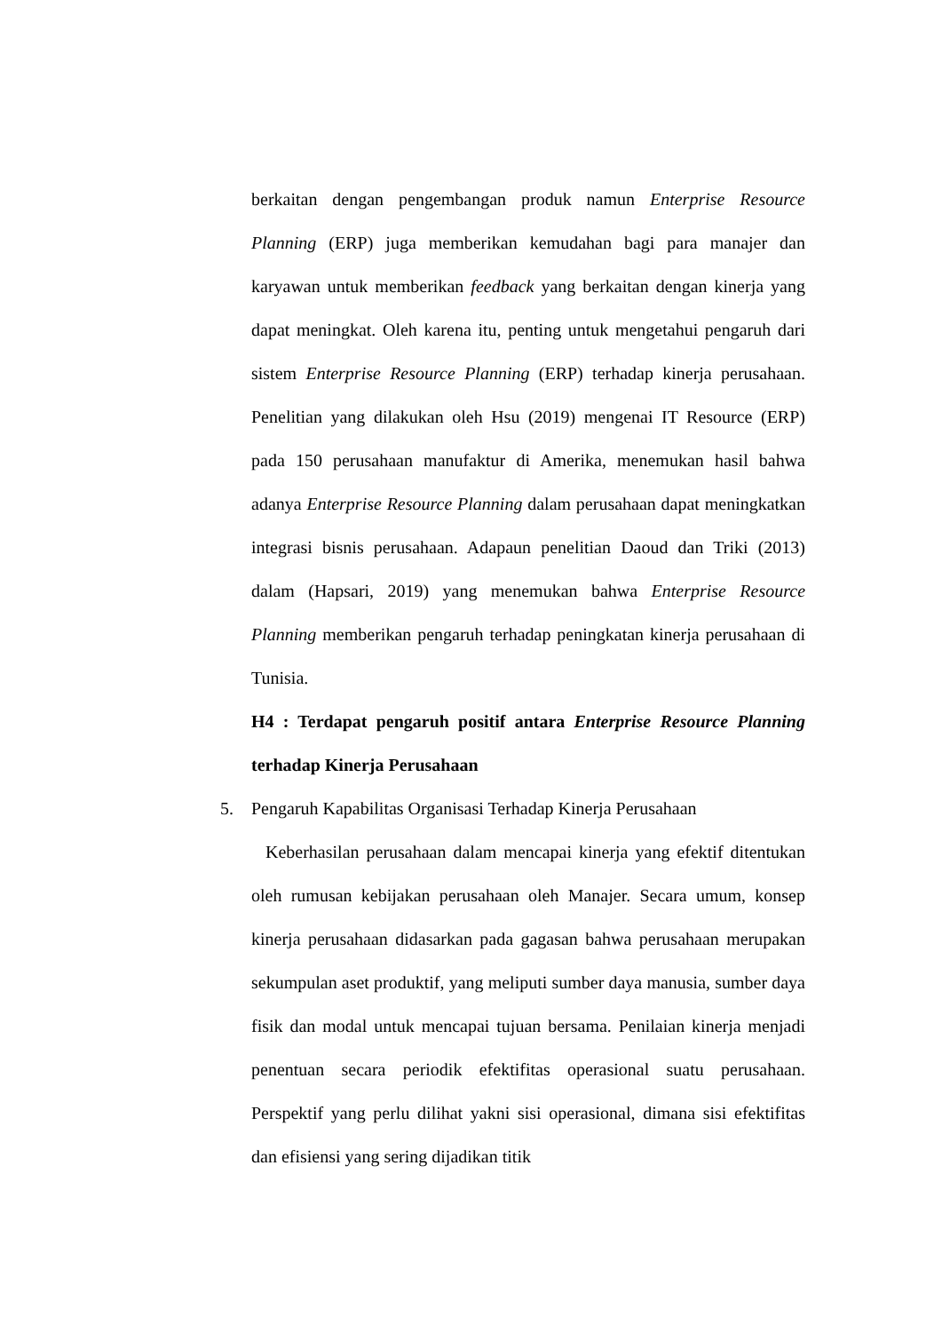berkaitan dengan pengembangan produk namun Enterprise Resource Planning (ERP) juga memberikan kemudahan bagi para manajer dan karyawan untuk memberikan feedback yang berkaitan dengan kinerja yang dapat meningkat. Oleh karena itu, penting untuk mengetahui pengaruh dari sistem Enterprise Resource Planning (ERP) terhadap kinerja perusahaan. Penelitian yang dilakukan oleh Hsu (2019) mengenai IT Resource (ERP) pada 150 perusahaan manufaktur di Amerika, menemukan hasil bahwa adanya Enterprise Resource Planning dalam perusahaan dapat meningkatkan integrasi bisnis perusahaan. Adapaun penelitian Daoud dan Triki (2013) dalam (Hapsari, 2019) yang menemukan bahwa Enterprise Resource Planning memberikan pengaruh terhadap peningkatan kinerja perusahaan di Tunisia.
H4 : Terdapat pengaruh positif antara Enterprise Resource Planning terhadap Kinerja Perusahaan
5. Pengaruh Kapabilitas Organisasi Terhadap Kinerja Perusahaan
Keberhasilan perusahaan dalam mencapai kinerja yang efektif ditentukan oleh rumusan kebijakan perusahaan oleh Manajer. Secara umum, konsep kinerja perusahaan didasarkan pada gagasan bahwa perusahaan merupakan sekumpulan aset produktif, yang meliputi sumber daya manusia, sumber daya fisik dan modal untuk mencapai tujuan bersama. Penilaian kinerja menjadi penentuan secara periodik efektifitas operasional suatu perusahaan. Perspektif yang perlu dilihat yakni sisi operasional, dimana sisi efektifitas dan efisiensi yang sering dijadikan titik